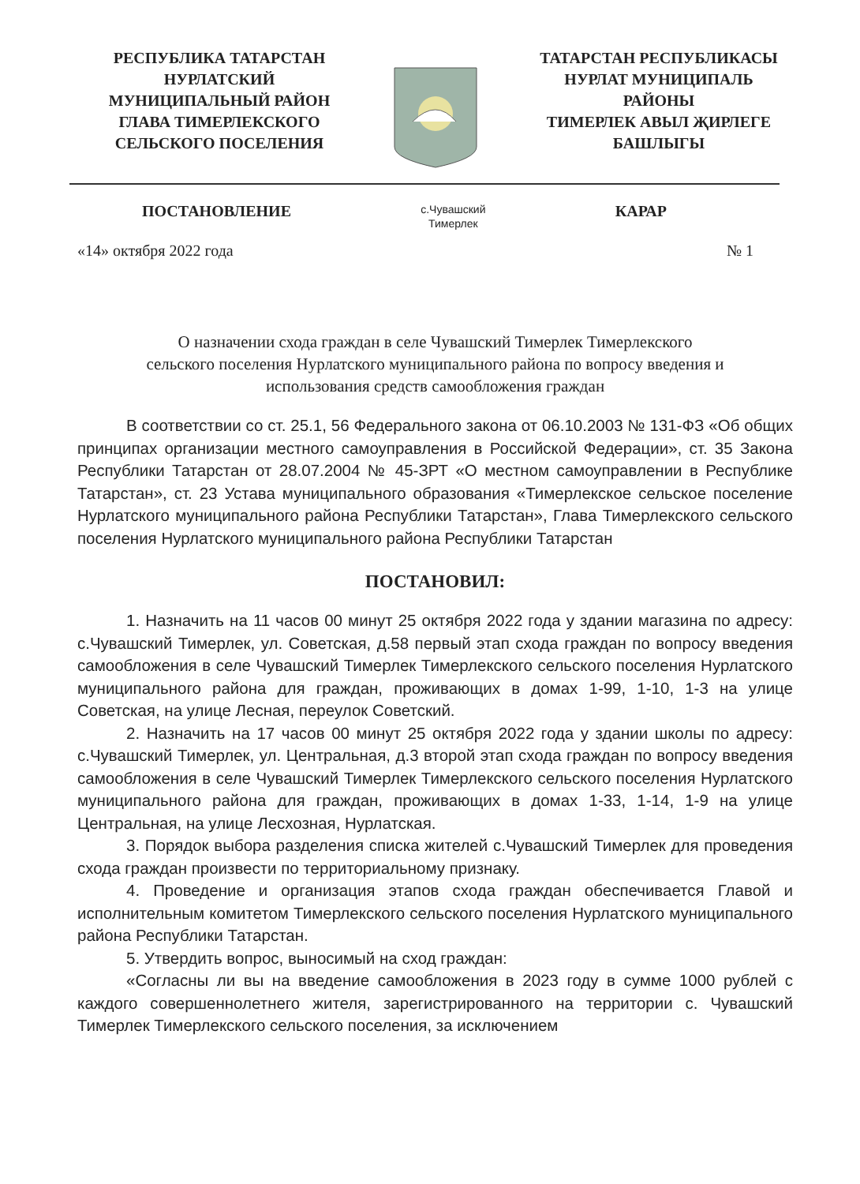РЕСПУБЛИКА ТАТАРСТАН
НУРЛАТСКИЙ
МУНИЦИПАЛЬНЫЙ РАЙОН
ГЛАВА ТИМЕРЛЕКСКОГО
СЕЛЬСКОГО ПОСЕЛЕНИЯ
ТАТАРСТАН РЕСПУБЛИКАСЫ
НУРЛАТ МУНИЦИПАЛЬ
РАЙОНЫ
ТИМЕРЛЕК АВЫЛ ҖИРЛЕГЕ
БАШЛЫГЫ
ПОСТАНОВЛЕНИЕ
с.Чувашский
Тимерлек
КАРАР
«14» октября 2022 года № 1
О назначении схода граждан в селе Чувашский Тимерлек Тимерлекского
сельского поселения Нурлатского муниципального района по вопросу введения и
использования средств самообложения граждан
В соответствии со ст. 25.1, 56 Федерального закона от 06.10.2003 № 131-ФЗ «Об общих принципах организации местного самоуправления в Российской Федерации», ст. 35 Закона Республики Татарстан от 28.07.2004 № 45-ЗРТ «О местном самоуправлении в Республике Татарстан», ст. 23 Устава муниципального образования «Тимерлекское сельское поселение Нурлатского муниципального района Республики Татарстан», Глава Тимерлекского сельского поселения Нурлатского муниципального района Республики Татарстан
ПОСТАНОВИЛ:
1. Назначить на 11 часов 00 минут 25 октября 2022 года у здании магазина по адресу: с.Чувашский Тимерлек, ул. Советская, д.58 первый этап схода граждан по вопросу введения самообложения в селе Чувашский Тимерлек Тимерлекского сельского поселения Нурлатского муниципального района для граждан, проживающих в домах 1-99, 1-10, 1-3 на улице Советская, на улице Лесная, переулок Советский.
2. Назначить на 17 часов 00 минут 25 октября 2022 года у здании школы по адресу: с.Чувашский Тимерлек, ул. Центральная, д.3 второй этап схода граждан по вопросу введения самообложения в селе Чувашский Тимерлек Тимерлекского сельского поселения Нурлатского муниципального района для граждан, проживающих в домах 1-33, 1-14, 1-9 на улице Центральная, на улице Лесхозная, Нурлатская.
3. Порядок выбора разделения списка жителей с.Чувашский Тимерлек для проведения схода граждан произвести по территориальному признаку.
4. Проведение и организация этапов схода граждан обеспечивается Главой и исполнительным комитетом Тимерлекского сельского поселения Нурлатского муниципального района Республики Татарстан.
5. Утвердить вопрос, выносимый на сход граждан:
«Согласны ли вы на введение самообложения в 2023 году в сумме 1000 рублей с каждого совершеннолетнего жителя, зарегистрированного на территории с. Чувашский Тимерлек Тимерлекского сельского поселения, за исключением